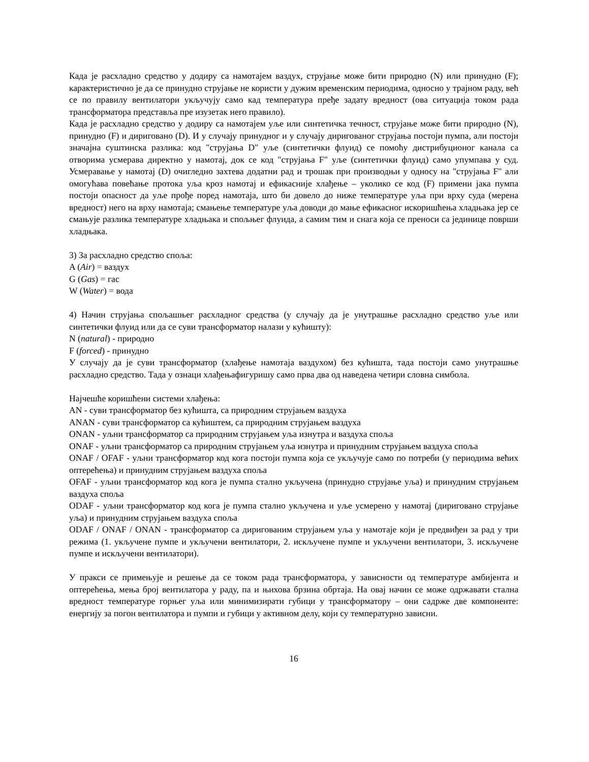Када је расхладно средство у додиру са намотајем ваздух, струјање може бити природно (N) или принудно (F); карактеристично је да се принудно струјање не користи у дужим временским периодима, односно у трајном раду, већ се по правилу вентилатори укључују само кад температура пређе задату вредност (ова ситуација током рада трансформатора представља пре изузетак него правило).
Када је расхладно средство у додиру са намотајем уље или синтетичка течност, струјање може бити природно (N), принудно (F) и дириговано (D). И у случају принудног и у случају диригованог струјања постоји пумпа, али постоји значајна суштинска разлика: код "струјања D" уље (синтетички флуид) се помоћу дистрибуционог канала са отворима усмерава директно у намотај, док се код "струјања F" уље (синтетички флуид) само упумпава у суд. Усмеравање у намотај (D) очигледно захтева додатни рад и трошак при производњи у односу на "струјања F" али омогућава повећање протока уља кроз намотај и ефикасније хлађење – уколико се код (F) примени јака пумпа постоји опасност да уље прође поред намотаја, што би довело до ниже температуре уља при врху суда (мерена вредност) него на врху намотаја; смањење температуре уља доводи до мање ефикасног искоришћења хладњака јер се смањује разлика температуре хладњака и спољњег флуида, а самим тим и снага која се преноси са јединице површи хладњака.
3) За расхладно средство споља:
A (Air) = ваздух
G (Gas) = гас
W (Water) = вода
4) Начин струјања спољашњег расхладног средства (у случају да је унутрашње расхладно средство уље или синтетички флуид или да се суви трансформатор налази у кућишту):
N (natural) - природно
F (forced) - принудно
У случају да је суви трансформатор (хлађење намотаја ваздухом) без кућишта, тада постоји само унутрашње расхладно средство. Тада у ознаци хлађењафигуришу само прва два од наведена четири словна симбола.
Најчешће коришћени системи хлађења:
AN - суви трансформатор без кућишта, са природним струјањем ваздуха
ANAN - суви трансформатор са кућиштем, са природним струјањем ваздуха
ONAN - уљни трансформатор са природним струјањем уља изнутра и ваздуха споља
ONAF - уљни трансформатор са природним струјањем уља изнутра и принудним струјањем ваздуха споља
ONAF / OFAF - уљни трансформатор код кога постоји пумпа која се укључује само по потреби (у периодима већих оптерећења) и принудним струјањем ваздуха споља
OFAF - уљни трансформатор код кога је пумпа стално укључена (принудно струјање уља) и принудним струјањем ваздуха споља
ODAF - уљни трансформатор код кога је пумпа стално укључена и уље усмерено у намотај (дириговано струјање уља) и принудним струјањем ваздуха споља
ODAF / ONAF / ONAN - трансформатор са диригованим струјањем уља у намотаје који је предвиђен за рад у три режима (1. укључене пумпе и укључени вентилатори, 2. искључене пумпе и укључени вентилатори, 3. искључене пумпе и искључени вентилатори).
У пракси се примењује и решење да се током рада трансформатора, у зависности од температуре амбијента и оптерећења, мења број вентилатора у раду, па и њихова брзина обртаја. На овај начин се може одржавати стална вредност температуре горњег уља или минимизирати губици у трансформатору – они садрже две компоненте: енергију за погон вентилатора и пумпи и губици у активном делу, који су температурно зависни.
16